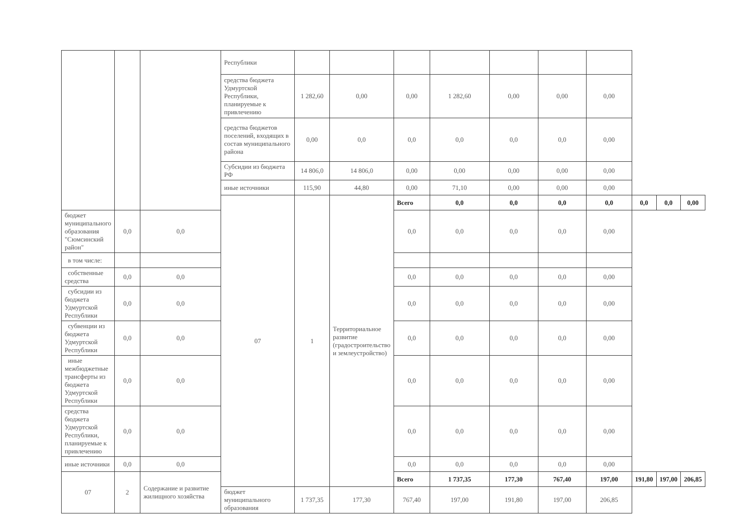| | | | Республики | | | | | | | | | | |
| | | | средства бюджета Удмуртской Республики, планируемые к привлечению | 1 282,60 | 0,00 | 0,00 | 1 282,60 | 0,00 | 0,00 | 0,00 | | | |
| | | | средства бюджетов поселений, входящих в состав муниципального района | 0,00 | 0,0 | 0,0 | 0,0 | 0,0 | 0,0 | 0,00 | | | |
| | | | Субсидии из бюджета РФ | 14 806,0 | 14 806,0 | 0,00 | 0,00 | 0,00 | 0,00 | 0,00 | | | |
| | | | иные источники | 115,90 | 44,80 | 0,00 | 71,10 | 0,00 | 0,00 | 0,00 | | | |
| | | | 07 | 1 | Территориальное развитие (градостроительство и землеустройство) | Всего | 0,0 | 0,0 | 0,0 | 0,0 | 0,0 | 0,0 | 0,00 |
| бюджет муниципального образования "Сюмсинский район" | 0,0 | 0,0 | | | | 0,0 | 0,0 | 0,0 | 0,0 | 0,00 | | | |
| в том числе: | | | | | | | | | | | | | |
| собственные средства | 0,0 | 0,0 | | | | 0,0 | 0,0 | 0,0 | 0,0 | 0,00 | | | |
| субсидии из бюджета Удмуртской Республики | 0,0 | 0,0 | | | | 0,0 | 0,0 | 0,0 | 0,0 | 0,00 | | | |
| субвенции из бюджета Удмуртской Республики | 0,0 | 0,0 | | | | 0,0 | 0,0 | 0,0 | 0,0 | 0,00 | | | |
| иные межбюджетные трансферты из бюджета Удмуртской Республики | 0,0 | 0,0 | | | | 0,0 | 0,0 | 0,0 | 0,0 | 0,00 | | | |
| средства бюджета Удмуртской Республики, планируемые к привлечению | 0,0 | 0,0 | | | | 0,0 | 0,0 | 0,0 | 0,0 | 0,00 | | | |
| иные источники | 0,0 | 0,0 | | | | 0,0 | 0,0 | 0,0 | 0,0 | 0,00 | | | |
| 07 | 2 | Содержание и развитие жилищного хозяйства | | | | Всего | 1 737,35 | 177,30 | 767,40 | 197,00 | 191,80 | 197,00 | 206,85 |
| | | | бюджет муниципального образования | 1 737,35 | 177,30 | 767,40 | 197,00 | 191,80 | 197,00 | 206,85 | | | |